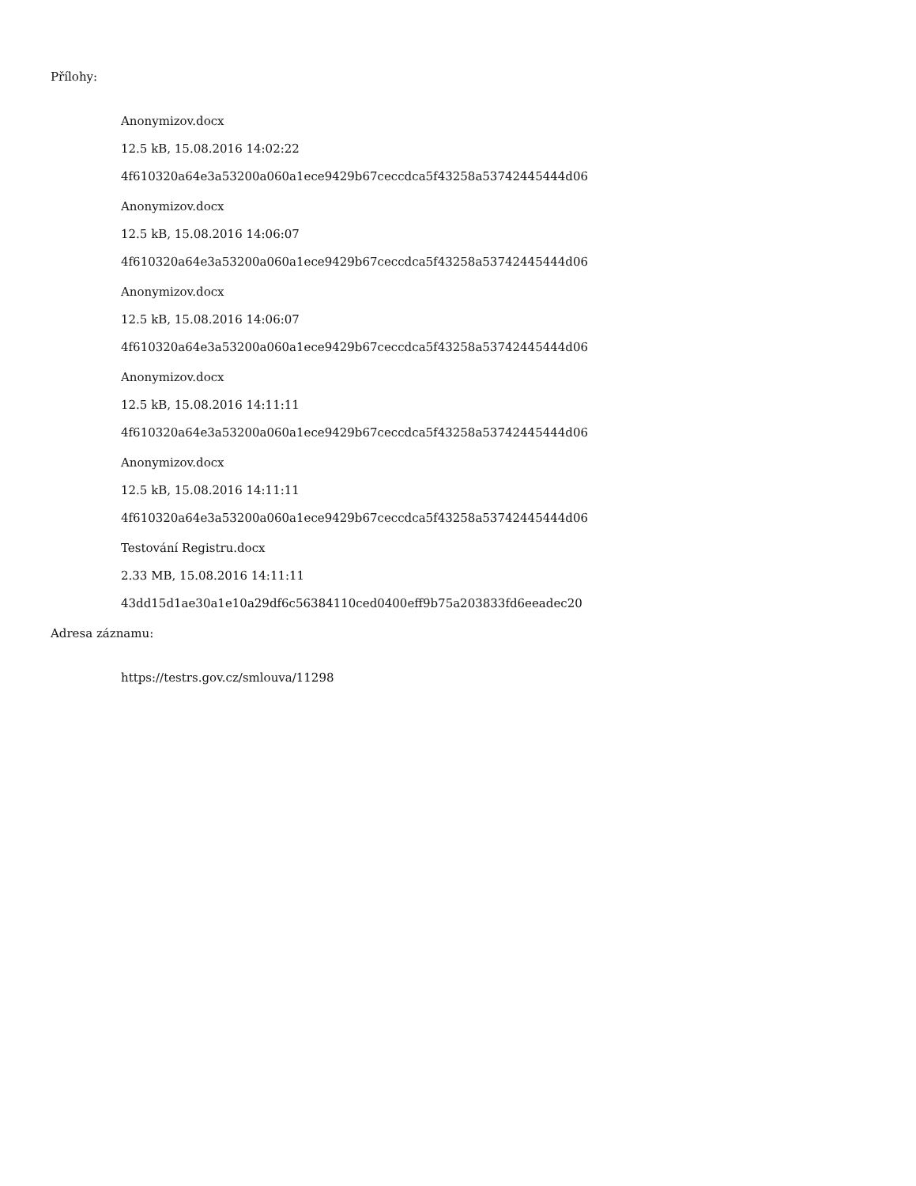Přílohy:
Anonymizov.docx
12.5 kB, 15.08.2016 14:02:22
4f610320a64e3a53200a060a1ece9429b67ceccdca5f43258a53742445444d06
Anonymizov.docx
12.5 kB, 15.08.2016 14:06:07
4f610320a64e3a53200a060a1ece9429b67ceccdca5f43258a53742445444d06
Anonymizov.docx
12.5 kB, 15.08.2016 14:06:07
4f610320a64e3a53200a060a1ece9429b67ceccdca5f43258a53742445444d06
Anonymizov.docx
12.5 kB, 15.08.2016 14:11:11
4f610320a64e3a53200a060a1ece9429b67ceccdca5f43258a53742445444d06
Anonymizov.docx
12.5 kB, 15.08.2016 14:11:11
4f610320a64e3a53200a060a1ece9429b67ceccdca5f43258a53742445444d06
Testování Registru.docx
2.33 MB, 15.08.2016 14:11:11
43dd15d1ae30a1e10a29df6c56384110ced0400eff9b75a203833fd6eeadec20
Adresa záznamu:
https://testrs.gov.cz/smlouva/11298